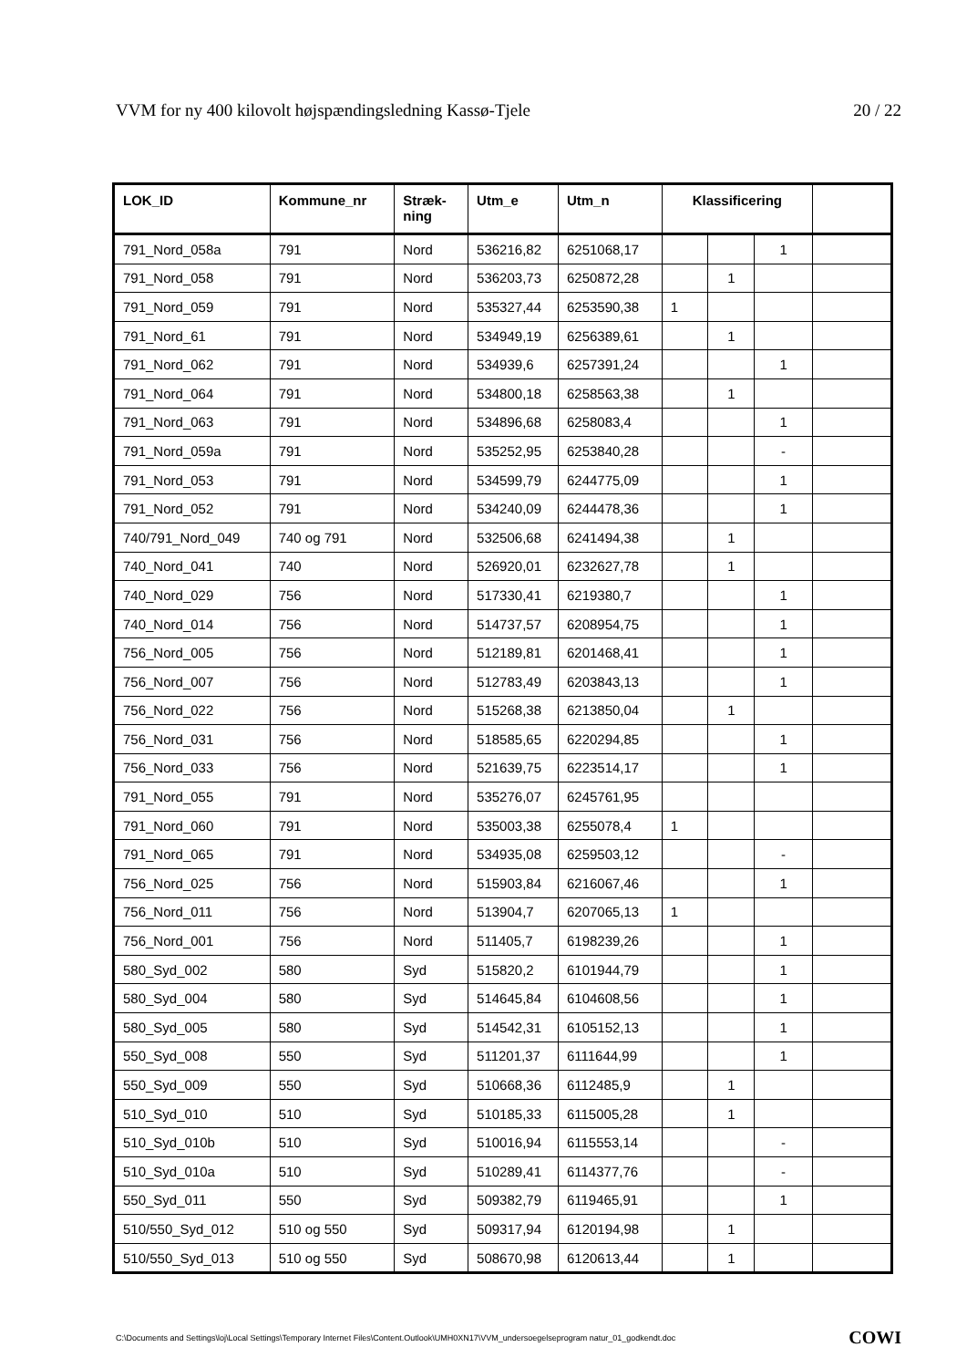VVM for ny 400 kilovolt højspændingsledning Kassø-Tjele 20 / 22
| LOK_ID | Kommune_nr | Stræk- ning | Utm_e | Utm_n | Klassificering | | | |
| --- | --- | --- | --- | --- | --- | --- | --- | --- |
| 791_Nord_058a | 791 | Nord | 536216,82 | 6251068,17 | | | 1 | |
| 791_Nord_058 | 791 | Nord | 536203,73 | 6250872,28 | | 1 | | |
| 791_Nord_059 | 791 | Nord | 535327,44 | 6253590,38 | 1 | | | |
| 791_Nord_61 | 791 | Nord | 534949,19 | 6256389,61 | | 1 | | |
| 791_Nord_062 | 791 | Nord | 534939,6 | 6257391,24 | | | 1 | |
| 791_Nord_064 | 791 | Nord | 534800,18 | 6258563,38 | | 1 | | |
| 791_Nord_063 | 791 | Nord | 534896,68 | 6258083,4 | | | 1 | |
| 791_Nord_059a | 791 | Nord | 535252,95 | 6253840,28 | | | - | |
| 791_Nord_053 | 791 | Nord | 534599,79 | 6244775,09 | | | 1 | |
| 791_Nord_052 | 791 | Nord | 534240,09 | 6244478,36 | | | 1 | |
| 740/791_Nord_049 | 740 og 791 | Nord | 532506,68 | 6241494,38 | | 1 | | |
| 740_Nord_041 | 740 | Nord | 526920,01 | 6232627,78 | | 1 | | |
| 740_Nord_029 | 756 | Nord | 517330,41 | 6219380,7 | | | 1 | |
| 740_Nord_014 | 756 | Nord | 514737,57 | 6208954,75 | | | 1 | |
| 756_Nord_005 | 756 | Nord | 512189,81 | 6201468,41 | | | 1 | |
| 756_Nord_007 | 756 | Nord | 512783,49 | 6203843,13 | | | 1 | |
| 756_Nord_022 | 756 | Nord | 515268,38 | 6213850,04 | | 1 | | |
| 756_Nord_031 | 756 | Nord | 518585,65 | 6220294,85 | | | 1 | |
| 756_Nord_033 | 756 | Nord | 521639,75 | 6223514,17 | | | 1 | |
| 791_Nord_055 | 791 | Nord | 535276,07 | 6245761,95 | | | | |
| 791_Nord_060 | 791 | Nord | 535003,38 | 6255078,4 | 1 | | | |
| 791_Nord_065 | 791 | Nord | 534935,08 | 6259503,12 | | | - | |
| 756_Nord_025 | 756 | Nord | 515903,84 | 6216067,46 | | | 1 | |
| 756_Nord_011 | 756 | Nord | 513904,7 | 6207065,13 | 1 | | | |
| 756_Nord_001 | 756 | Nord | 511405,7 | 6198239,26 | | | 1 | |
| 580_Syd_002 | 580 | Syd | 515820,2 | 6101944,79 | | | 1 | |
| 580_Syd_004 | 580 | Syd | 514645,84 | 6104608,56 | | | 1 | |
| 580_Syd_005 | 580 | Syd | 514542,31 | 6105152,13 | | | 1 | |
| 550_Syd_008 | 550 | Syd | 511201,37 | 6111644,99 | | | 1 | |
| 550_Syd_009 | 550 | Syd | 510668,36 | 6112485,9 | | 1 | | |
| 510_Syd_010 | 510 | Syd | 510185,33 | 6115005,28 | | 1 | | |
| 510_Syd_010b | 510 | Syd | 510016,94 | 6115553,14 | | | - | |
| 510_Syd_010a | 510 | Syd | 510289,41 | 6114377,76 | | | - | |
| 550_Syd_011 | 550 | Syd | 509382,79 | 6119465,91 | | | 1 | |
| 510/550_Syd_012 | 510 og 550 | Syd | 509317,94 | 6120194,98 | | 1 | | |
| 510/550_Syd_013 | 510 og 550 | Syd | 508670,98 | 6120613,44 | | 1 | | |
C:\Documents and Settings\loj\Local Settings\Temporary Internet Files\Content.Outlook\UMH0XN17\VVM_undersoegelseprogram natur_01_godkendt.doc COWI